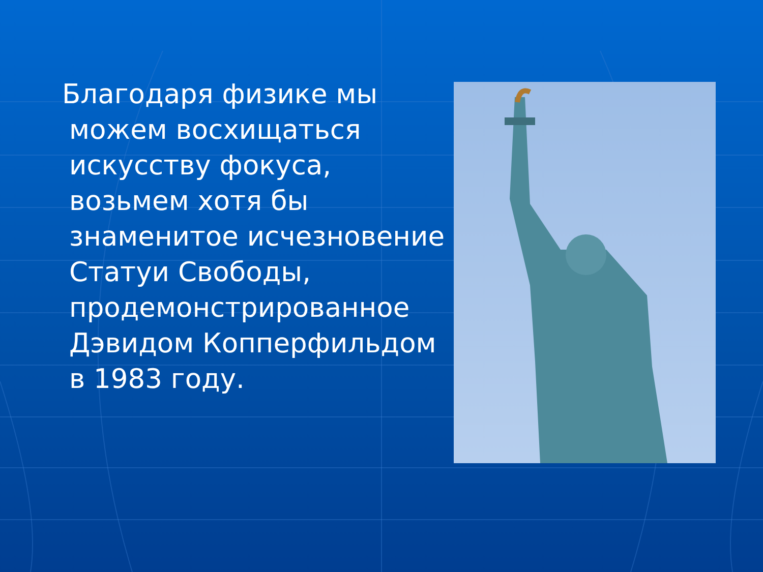Благодаря физике мы можем восхищаться искусству фокуса, возьмем хотя бы знаменитое исчезновение Статуи Свободы, продемонстрированное Дэвидом Копперфильдом в 1983 году.